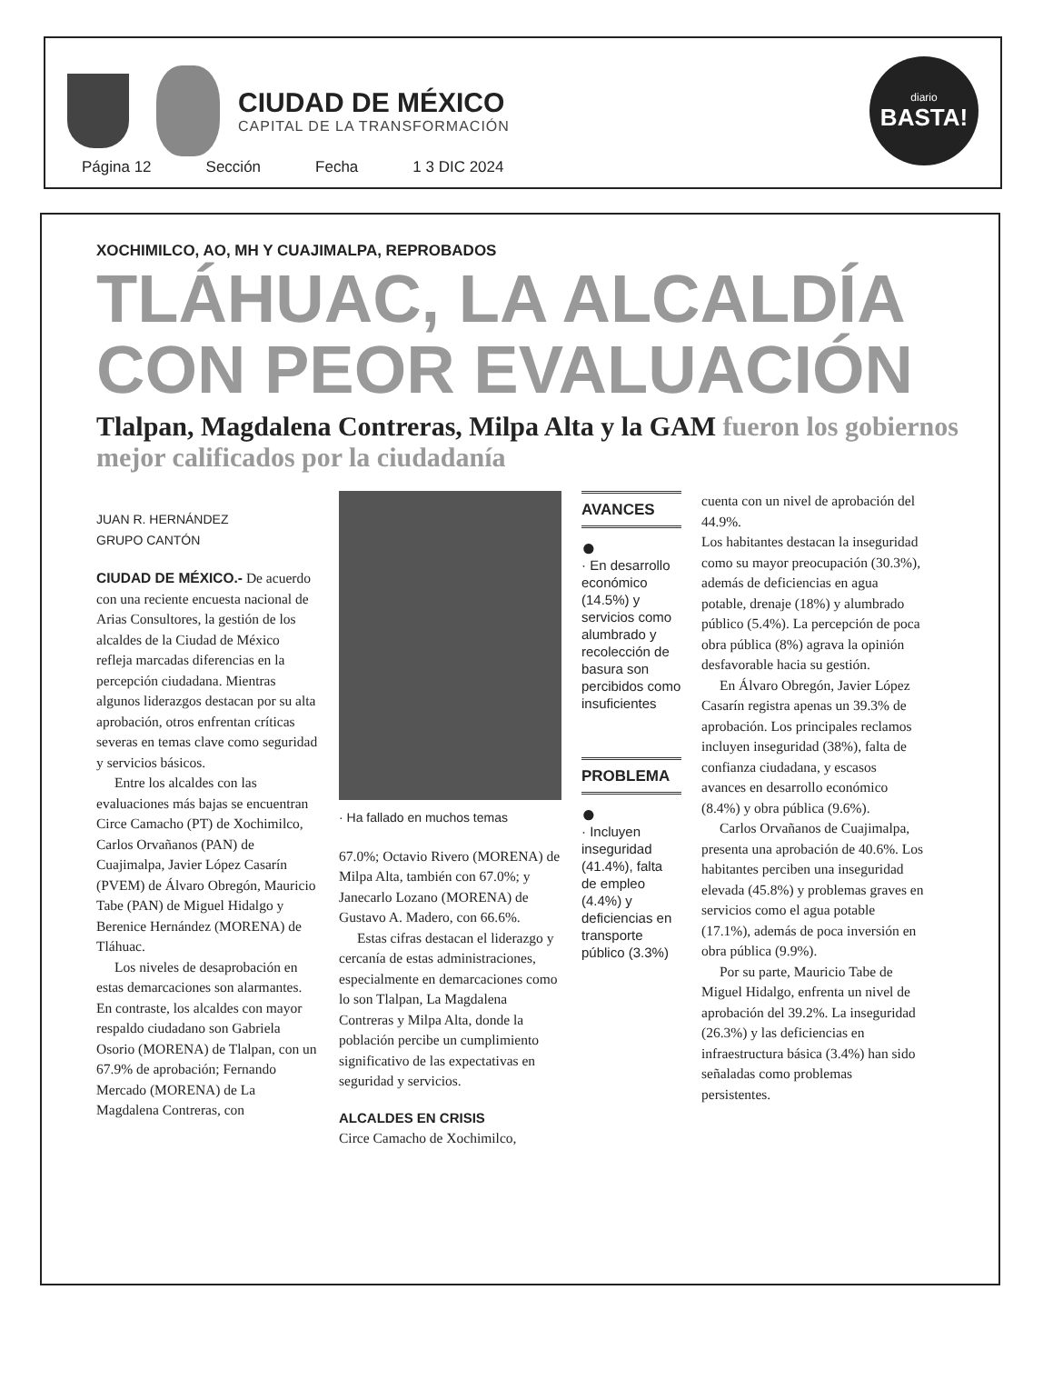CIUDAD DE MÉXICO
CAPITAL DE LA TRANSFORMACIÓN
diario
BASTA!
Página 12 Sección Fecha 1 3 DIC 2024
XOCHIMILCO, AO, MH Y CUAJIMALPA, REPROBADOS
TLÁHUAC, LA ALCALDÍA CON PEOR EVALUACIÓN
Tlalpan, Magdalena Contreras, Milpa Alta y la GAM fueron los gobiernos mejor calificados por la ciudadanía
JUAN R. HERNÁNDEZ
GRUPO CANTÓN
CIUDAD DE MÉXICO.- De acuerdo con una reciente encuesta nacional de Arias Consultores, la gestión de los alcaldes de la Ciudad de México refleja marcadas diferencias en la percepción ciudadana. Mientras algunos liderazgos destacan por su alta aprobación, otros enfrentan críticas severas en temas clave como seguridad y servicios básicos.
Entre los alcaldes con las evaluaciones más bajas se encuentran Circe Camacho (PT) de Xochimilco, Carlos Orvañanos (PAN) de Cuajimalpa, Javier López Casarín (PVEM) de Álvaro Obregón, Mauricio Tabe (PAN) de Miguel Hidalgo y Berenice Hernández (MORENA) de Tláhuac.
Los niveles de desaprobación en estas demarcaciones son alarmantes. En contraste, los alcaldes con mayor respaldo ciudadano son Gabriela Osorio (MORENA) de Tlalpan, con un 67.9% de aprobación; Fernando Mercado (MORENA) de La Magdalena Contreras, con
· Ha fallado en muchos temas
67.0%; Octavio Rivero (MORENA) de Milpa Alta, también con 67.0%; y Janecarlo Lozano (MORENA) de Gustavo A. Madero, con 66.6%.
Estas cifras destacan el liderazgo y cercanía de estas administraciones, especialmente en demarcaciones como lo son Tlalpan, La Magdalena Contreras y Milpa Alta, donde la población percibe un cumplimiento significativo de las expectativas en seguridad y servicios.
ALCALDES EN CRISIS
Circe Camacho de Xochimilco,
AVANCES
●
· En desarrollo económico (14.5%) y servicios como alumbrado y recolección de basura son percibidos como insuficientes
PROBLEMA
●
· Incluyen inseguridad (41.4%), falta de empleo (4.4%) y deficiencias en transporte público (3.3%)
cuenta con un nivel de aprobación del 44.9%.
Los habitantes destacan la inseguridad como su mayor preocupación (30.3%), además de deficiencias en agua potable, drenaje (18%) y alumbrado público (5.4%). La percepción de poca obra pública (8%) agrava la opinión desfavorable hacia su gestión.
En Álvaro Obregón, Javier López Casarín registra apenas un 39.3% de aprobación. Los principales reclamos incluyen inseguridad (38%), falta de confianza ciudadana, y escasos avances en desarrollo económico (8.4%) y obra pública (9.6%).
Carlos Orvañanos de Cuajimalpa, presenta una aprobación de 40.6%. Los habitantes perciben una inseguridad elevada (45.8%) y problemas graves en servicios como el agua potable (17.1%), además de poca inversión en obra pública (9.9%).
Por su parte, Mauricio Tabe de Miguel Hidalgo, enfrenta un nivel de aprobación del 39.2%. La inseguridad (26.3%) y las deficiencias en infraestructura básica (3.4%) han sido señaladas como problemas persistentes.